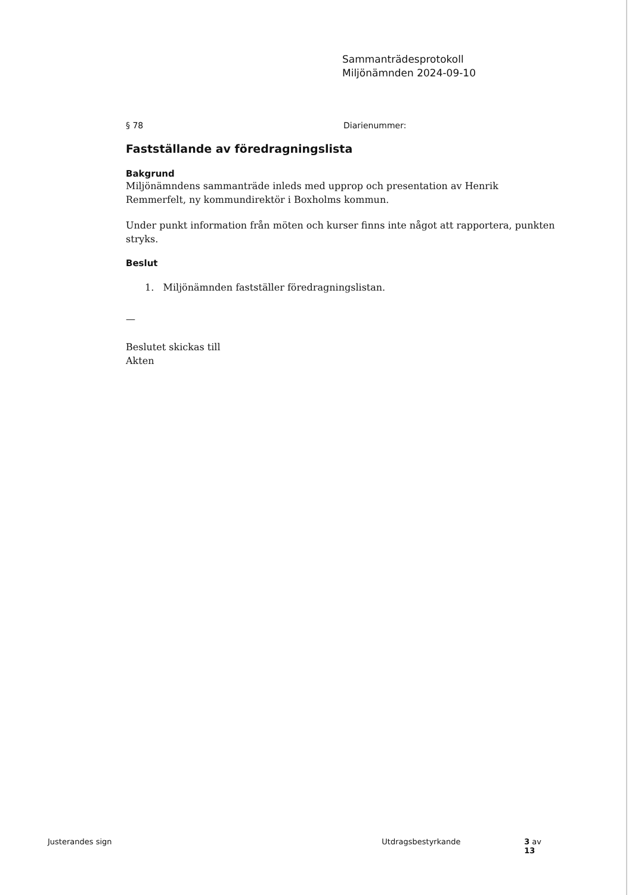Sammanträdesprotokoll
Miljönämnden 2024-09-10
§ 78 Diarienummer:
Fastställande av föredragningslista
Bakgrund
Miljönämndens sammanträde inleds med upprop och presentation av Henrik Remmerfelt, ny kommundirektör i Boxholms kommun.
Under punkt information från möten och kurser finns inte något att rapportera, punkten stryks.
Beslut
1. Miljönämnden fastställer föredragningslistan.
—
Beslutet skickas till
Akten
Justerandes sign Utdragsbestyrkande 3 av 13